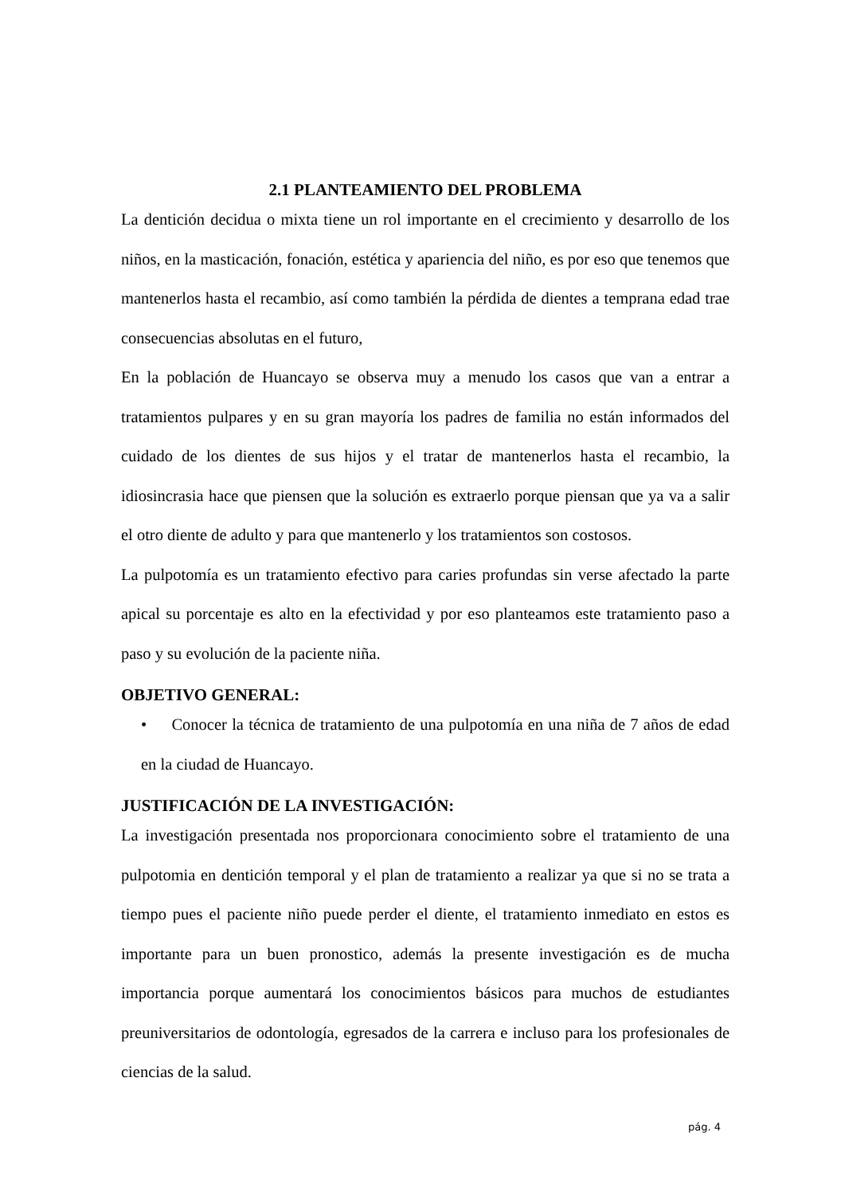2.1 PLANTEAMIENTO DEL PROBLEMA
La dentición decidua o mixta tiene un rol importante en el crecimiento y desarrollo de los niños, en la masticación, fonación, estética y apariencia del niño, es por eso que tenemos que mantenerlos hasta el recambio, así como también la pérdida de dientes a temprana edad trae consecuencias absolutas en el futuro,
En la población de Huancayo se observa muy a menudo los casos que van a entrar a tratamientos pulpares y en su gran mayoría los padres de familia no están informados del cuidado de los dientes de sus hijos y el tratar de mantenerlos hasta el recambio, la idiosincrasia hace que piensen que la solución es extraerlo porque piensan que ya va a salir el otro diente de adulto y para que mantenerlo y los tratamientos son costosos.
La pulpotomía es un tratamiento efectivo para caries profundas sin verse afectado la parte apical su porcentaje es alto en la efectividad y por eso planteamos este tratamiento paso a paso y su evolución de la paciente niña.
OBJETIVO GENERAL:
• Conocer la técnica de tratamiento de una pulpotomía en una niña de 7 años de edad en la ciudad de Huancayo.
JUSTIFICACIÓN DE LA INVESTIGACIÓN:
La investigación presentada nos proporcionara conocimiento sobre el tratamiento de una pulpotomia en dentición temporal y el plan de tratamiento a realizar ya que si no se trata a tiempo pues el paciente niño puede perder el diente, el tratamiento inmediato en estos es importante para un buen pronostico, además la presente investigación es de mucha importancia porque aumentará los conocimientos básicos para muchos de estudiantes preuniversitarios de odontología, egresados de la carrera e incluso para los profesionales de ciencias de la salud.
pág. 4